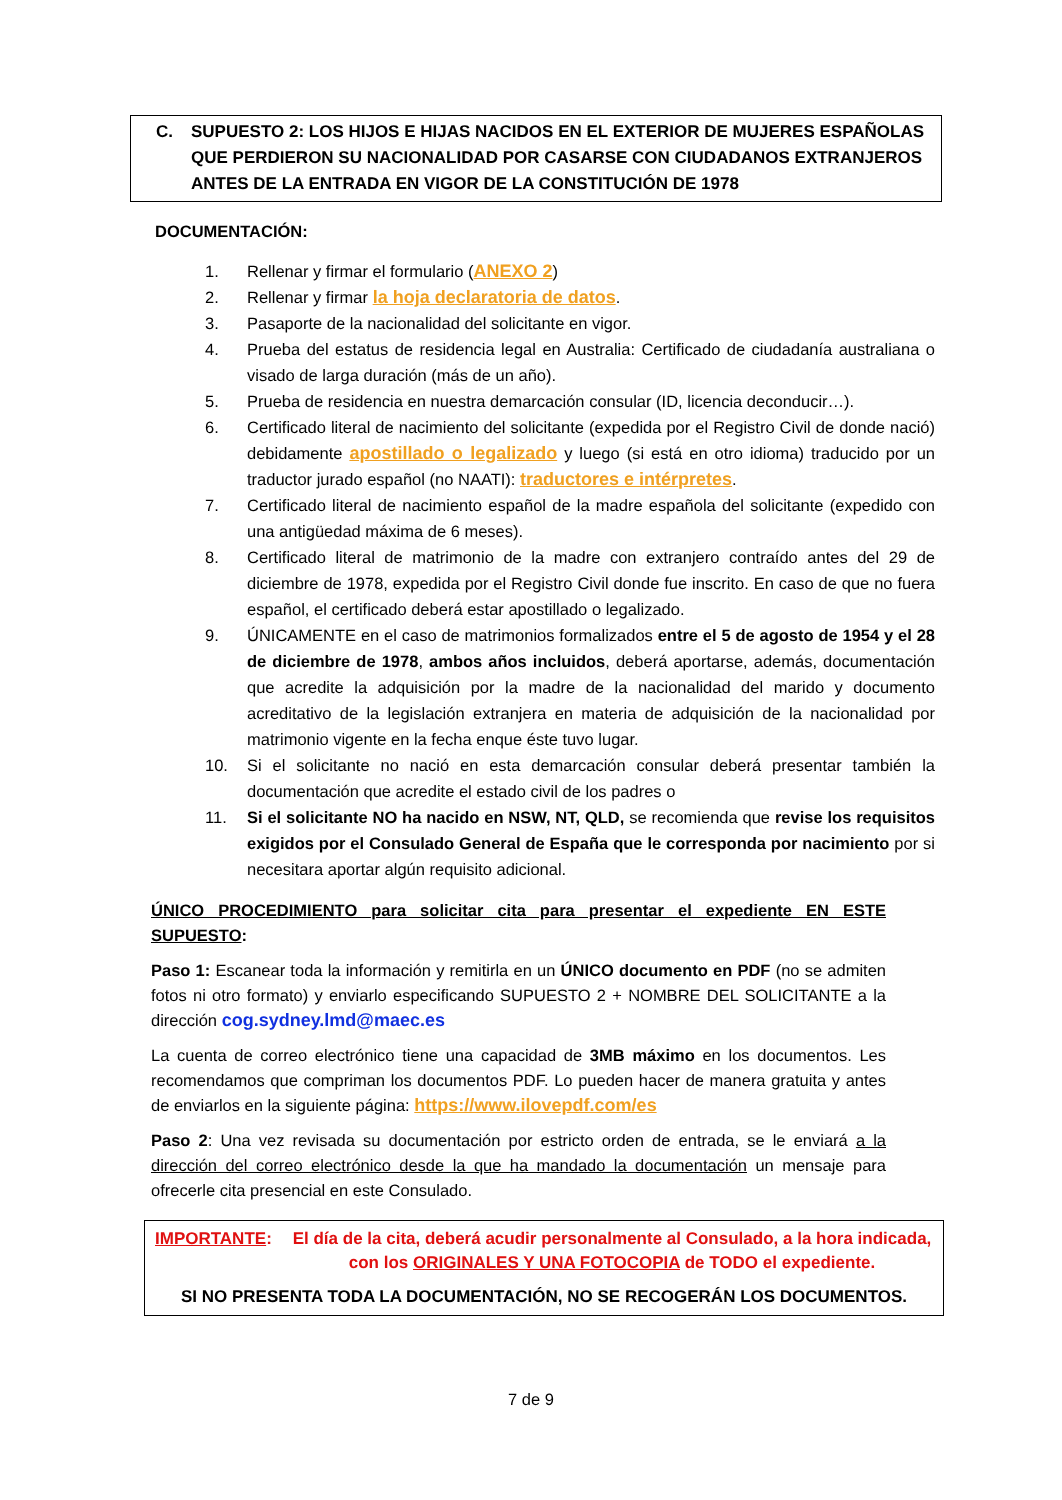C. SUPUESTO 2: LOS HIJOS E HIJAS NACIDOS EN EL EXTERIOR DE MUJERES ESPAÑOLAS QUE PERDIERON SU NACIONALIDAD POR CASARSE CON CIUDADANOS EXTRANJEROS ANTES DE LA ENTRADA EN VIGOR DE LA CONSTITUCIÓN DE 1978
DOCUMENTACIÓN:
1. Rellenar y firmar el formulario (ANEXO 2)
2. Rellenar y firmar la hoja declaratoria de datos.
3. Pasaporte de la nacionalidad del solicitante en vigor.
4. Prueba del estatus de residencia legal en Australia: Certificado de ciudadanía australiana o visado de larga duración (más de un año).
5. Prueba de residencia en nuestra demarcación consular (ID, licencia deconducir…).
6. Certificado literal de nacimiento del solicitante (expedida por el Registro Civil de donde nació) debidamente apostillado o legalizado y luego (si está en otro idioma) traducido por un traductor jurado español (no NAATI): traductores e intérpretes.
7. Certificado literal de nacimiento español de la madre española del solicitante (expedido con una antigüedad máxima de 6 meses).
8. Certificado literal de matrimonio de la madre con extranjero contraído antes del 29 de diciembre de 1978, expedida por el Registro Civil donde fue inscrito. En caso de que no fuera español, el certificado deberá estar apostillado o legalizado.
9. ÚNICAMENTE en el caso de matrimonios formalizados entre el 5 de agosto de 1954 y el 28 de diciembre de 1978, ambos años incluidos, deberá aportarse, además, documentación que acredite la adquisición por la madre de la nacionalidad del marido y documento acreditativo de la legislación extranjera en materia de adquisición de la nacionalidad por matrimonio vigente en la fecha enque éste tuvo lugar.
10. Si el solicitante no nació en esta demarcación consular deberá presentar también la documentación que acredite el estado civil de los padres o
11. Si el solicitante NO ha nacido en NSW, NT, QLD, se recomienda que revise los requisitos exigidos por el Consulado General de España que le corresponda por nacimiento por si necesitara aportar algún requisito adicional.
ÚNICO PROCEDIMIENTO para solicitar cita para presentar el expediente EN ESTE SUPUESTO:
Paso 1: Escanear toda la información y remitirla en un ÚNICO documento en PDF (no se admiten fotos ni otro formato) y enviarlo especificando SUPUESTO 2 + NOMBRE DEL SOLICITANTE a la dirección cog.sydney.lmd@maec.es
La cuenta de correo electrónico tiene una capacidad de 3MB máximo en los documentos. Les recomendamos que compriman los documentos PDF. Lo pueden hacer de manera gratuita y antes de enviarlos en la siguiente página: https://www.ilovepdf.com/es
Paso 2: Una vez revisada su documentación por estricto orden de entrada, se le enviará a la dirección del correo electrónico desde la que ha mandado la documentación un mensaje para ofrecerle cita presencial en este Consulado.
IMPORTANTE: El día de la cita, deberá acudir personalmente al Consulado, a la hora indicada, con los ORIGINALES Y UNA FOTOCOPIA de TODO el expediente.
SI NO PRESENTA TODA LA DOCUMENTACIÓN, NO SE RECOGERÁN LOS DOCUMENTOS.
7 de 9